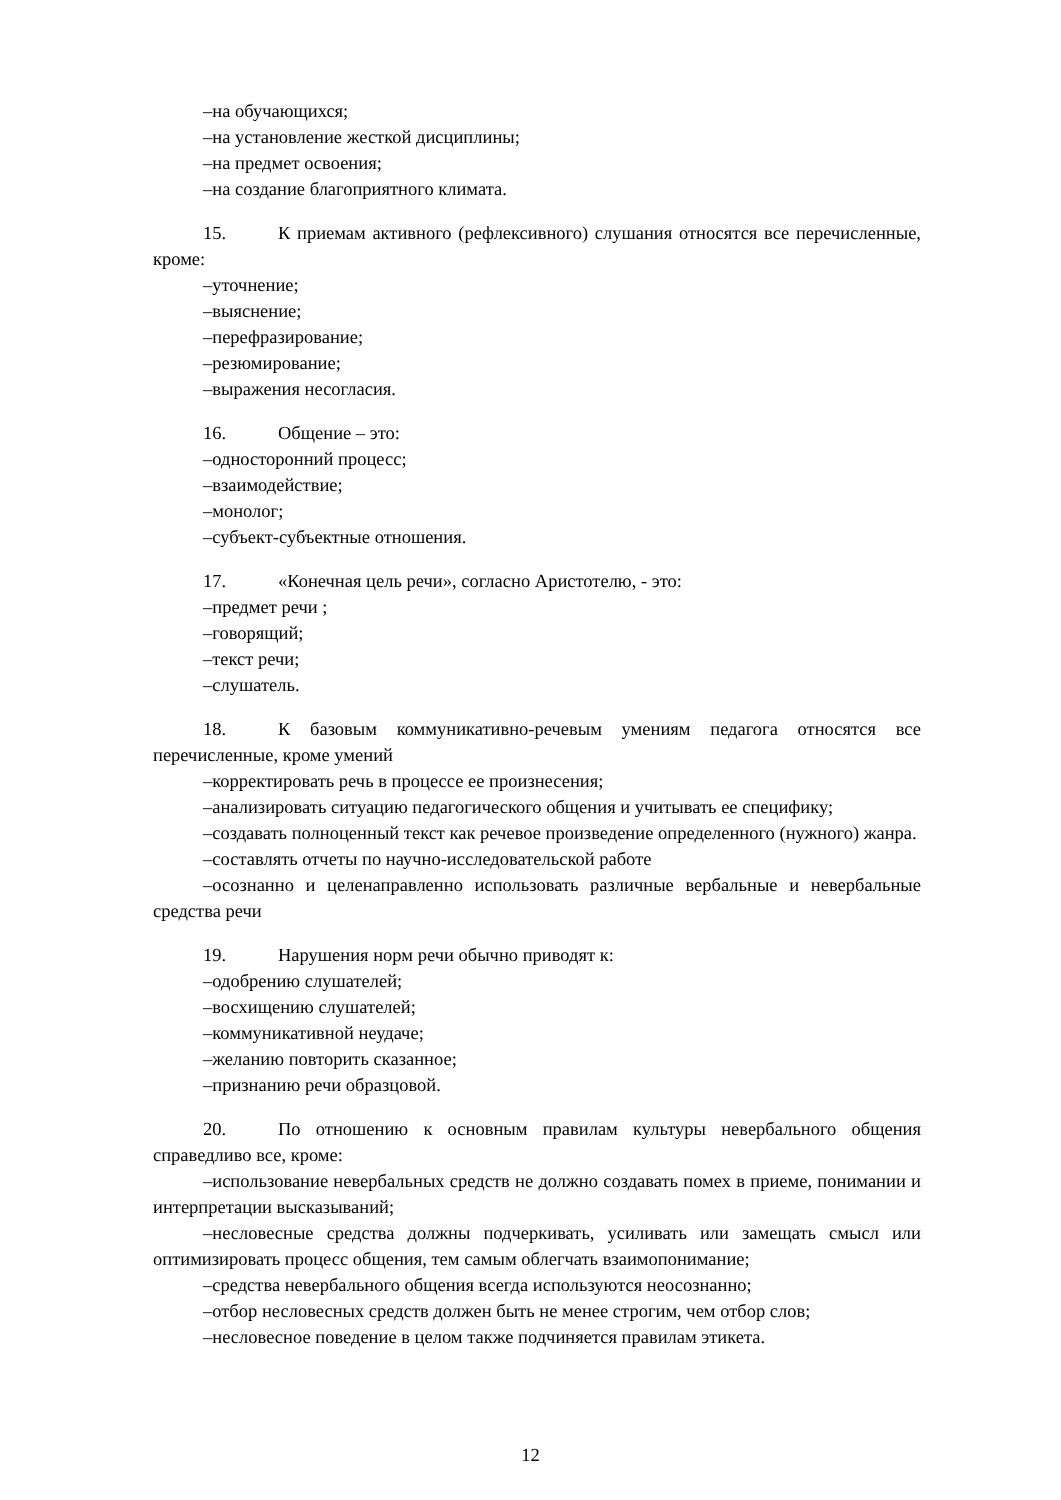–на обучающихся;
–на установление жесткой дисциплины;
–на предмет освоения;
–на создание благоприятного климата.
15. К приемам активного (рефлексивного) слушания относятся все перечисленные, кроме:
–уточнение;
–выяснение;
–перефразирование;
–резюмирование;
–выражения несогласия.
16. Общение – это:
–односторонний процесс;
–взаимодействие;
–монолог;
–субъект-субъектные отношения.
17. «Конечная цель речи», согласно Аристотелю, - это:
–предмет речи ;
–говорящий;
–текст речи;
–слушатель.
18. К базовым коммуникативно-речевым умениям педагога относятся все перечисленные, кроме умений
–корректировать речь в процессе ее произнесения;
–анализировать ситуацию педагогического общения и учитывать ее специфику;
–создавать полноценный текст как речевое произведение определенного (нужного) жанра.
–составлять отчеты по научно-исследовательской работе
–осознанно и целенаправленно использовать различные вербальные и невербальные средства речи
19. Нарушения норм речи обычно приводят к:
–одобрению слушателей;
–восхищению слушателей;
–коммуникативной неудаче;
–желанию повторить сказанное;
–признанию речи образцовой.
20. По отношению к основным правилам культуры невербального общения справедливо все, кроме:
–использование невербальных средств не должно создавать помех в приеме, понимании и интерпретации высказываний;
–несловесные средства должны подчеркивать, усиливать или замещать смысл или оптимизировать процесс общения, тем самым облегчать взаимопонимание;
–средства невербального общения всегда используются неосознанно;
–отбор несловесных средств должен быть не менее строгим, чем отбор слов;
–несловесное поведение в целом также подчиняется правилам этикета.
12